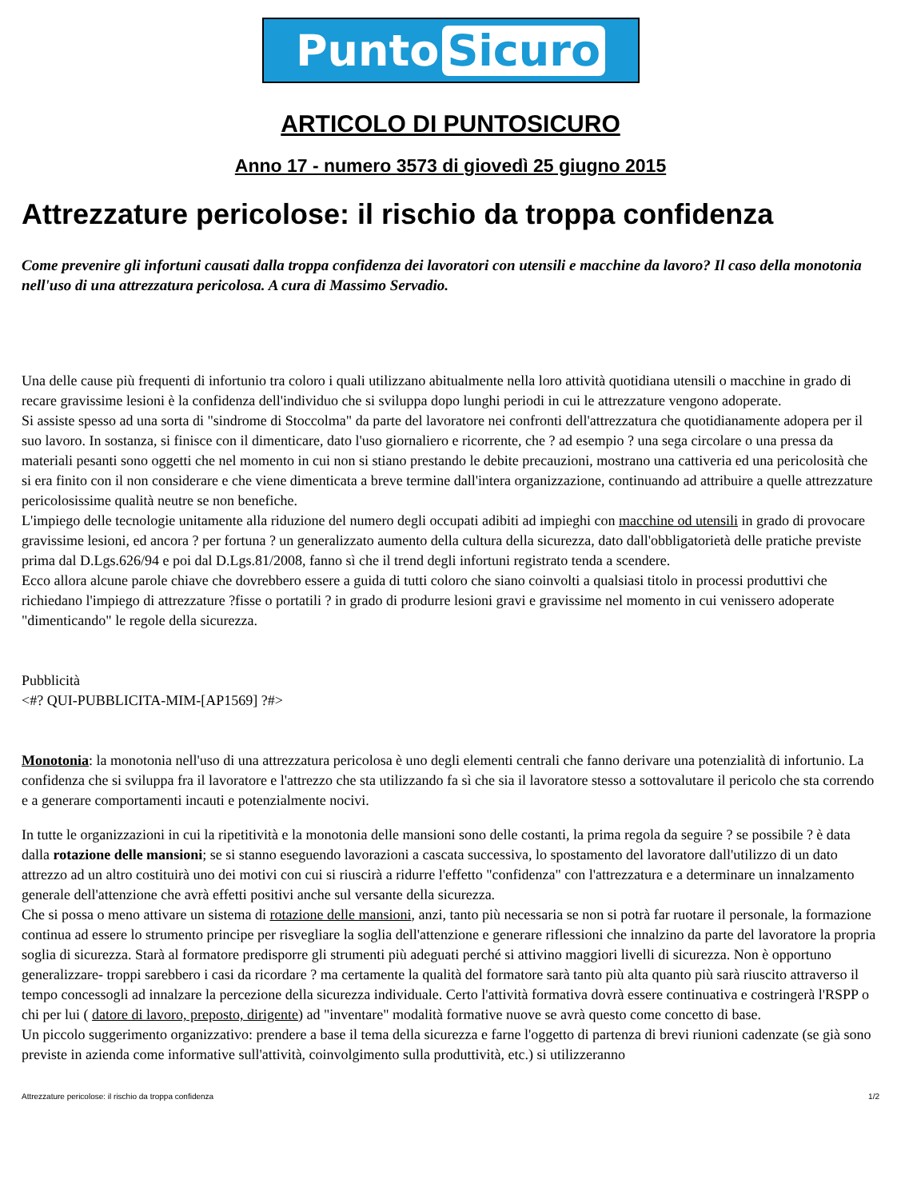Punto Sicuro
ARTICOLO DI PUNTOSICURO
Anno 17 - numero 3573 di giovedì 25 giugno 2015
Attrezzature pericolose: il rischio da troppa confidenza
Come prevenire gli infortuni causati dalla troppa confidenza dei lavoratori con utensili e macchine da lavoro? Il caso della monotonia nell'uso di una attrezzatura pericolosa. A cura di Massimo Servadio.
Una delle cause più frequenti di infortunio tra coloro i quali utilizzano abitualmente nella loro attività quotidiana utensili o macchine in grado di recare gravissime lesioni è la confidenza dell'individuo che si sviluppa dopo lunghi periodi in cui le attrezzature vengono adoperate.
Si assiste spesso ad una sorta di "sindrome di Stoccolma" da parte del lavoratore nei confronti dell'attrezzatura che quotidianamente adopera per il suo lavoro. In sostanza, si finisce con il dimenticare, dato l'uso giornaliero e ricorrente, che ? ad esempio ? una sega circolare o una pressa da materiali pesanti sono oggetti che nel momento in cui non si stiano prestando le debite precauzioni, mostrano una cattiveria ed una pericolosità che si era finito con il non considerare e che viene dimenticata a breve termine dall'intera organizzazione, continuando ad attribuire a quelle attrezzature pericolosissime qualità neutre se non benefiche.
L'impiego delle tecnologie unitamente alla riduzione del numero degli occupati adibiti ad impieghi con macchine od utensili in grado di provocare gravissime lesioni, ed ancora ? per fortuna ? un generalizzato aumento della cultura della sicurezza, dato dall'obbligatorietà delle pratiche previste prima dal D.Lgs.626/94 e poi dal D.Lgs.81/2008, fanno sì che il trend degli infortuni registrato tenda a scendere.
Ecco allora alcune parole chiave che dovrebbero essere a guida di tutti coloro che siano coinvolti a qualsiasi titolo in processi produttivi che richiedano l'impiego di attrezzature ?fisse o portatili ? in grado di produrre lesioni gravi e gravissime nel momento in cui venissero adoperate "dimenticando" le regole della sicurezza.
Pubblicità
<#? QUI-PUBBLICITA-MIM-[AP1569] ?#>
Monotonia: la monotonia nell'uso di una attrezzatura pericolosa è uno degli elementi centrali che fanno derivare una potenzialità di infortunio. La confidenza che si sviluppa fra il lavoratore e l'attrezzo che sta utilizzando fa sì che sia il lavoratore stesso a sottovalutare il pericolo che sta correndo e a generare comportamenti incauti e potenzialmente nocivi.
In tutte le organizzazioni in cui la ripetitività e la monotonia delle mansioni sono delle costanti, la prima regola da seguire ? se possibile ? è data dalla rotazione delle mansioni; se si stanno eseguendo lavorazioni a cascata successiva, lo spostamento del lavoratore dall'utilizzo di un dato attrezzo ad un altro costituirà uno dei motivi con cui si riuscirà a ridurre l'effetto "confidenza" con l'attrezzatura e a determinare un innalzamento generale dell'attenzione che avrà effetti positivi anche sul versante della sicurezza.
Che si possa o meno attivare un sistema di rotazione delle mansioni, anzi, tanto più necessaria se non si potrà far ruotare il personale, la formazione continua ad essere lo strumento principe per risvegliare la soglia dell'attenzione e generare riflessioni che innalzino da parte del lavoratore la propria soglia di sicurezza. Starà al formatore predisporre gli strumenti più adeguati perché si attivino maggiori livelli di sicurezza. Non è opportuno generalizzare- troppi sarebbero i casi da ricordare ? ma certamente la qualità del formatore sarà tanto più alta quanto più sarà riuscito attraverso il tempo concessogli ad innalzare la percezione della sicurezza individuale. Certo l'attività formativa dovrà essere continuativa e costringerà l'RSPP o chi per lui ( datore di lavoro, preposto, dirigente) ad "inventare" modalità formative nuove se avrà questo come concetto di base.
Un piccolo suggerimento organizzativo: prendere a base il tema della sicurezza e farne l'oggetto di partenza di brevi riunioni cadenzate (se già sono previste in azienda come informative sull'attività, coinvolgimento sulla produttività, etc.) si utilizzeranno
Attrezzature pericolose: il rischio da troppa confidenza 1/2